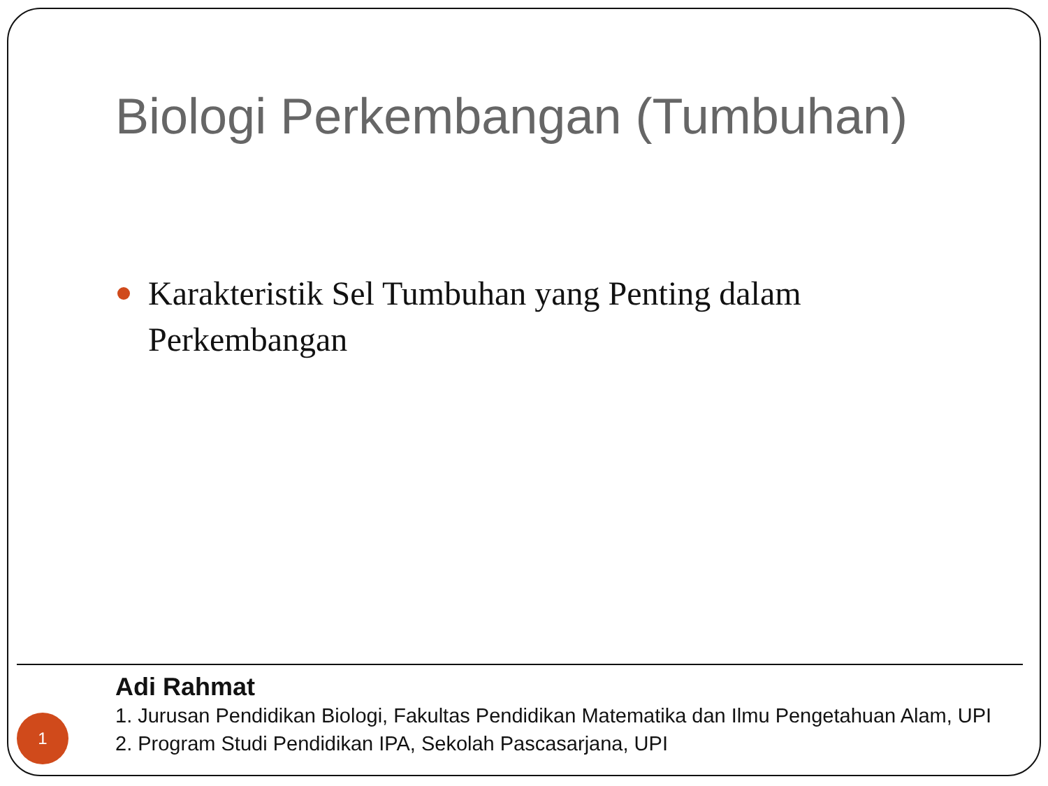Biologi Perkembangan (Tumbuhan)
Karakteristik Sel Tumbuhan yang Penting dalam
Perkembangan
Adi Rahmat
1. Jurusan Pendidikan Biologi, Fakultas Pendidikan Matematika dan Ilmu Pengetahuan Alam, UPI
2. Program Studi Pendidikan IPA, Sekolah Pascasarjana, UPI
1